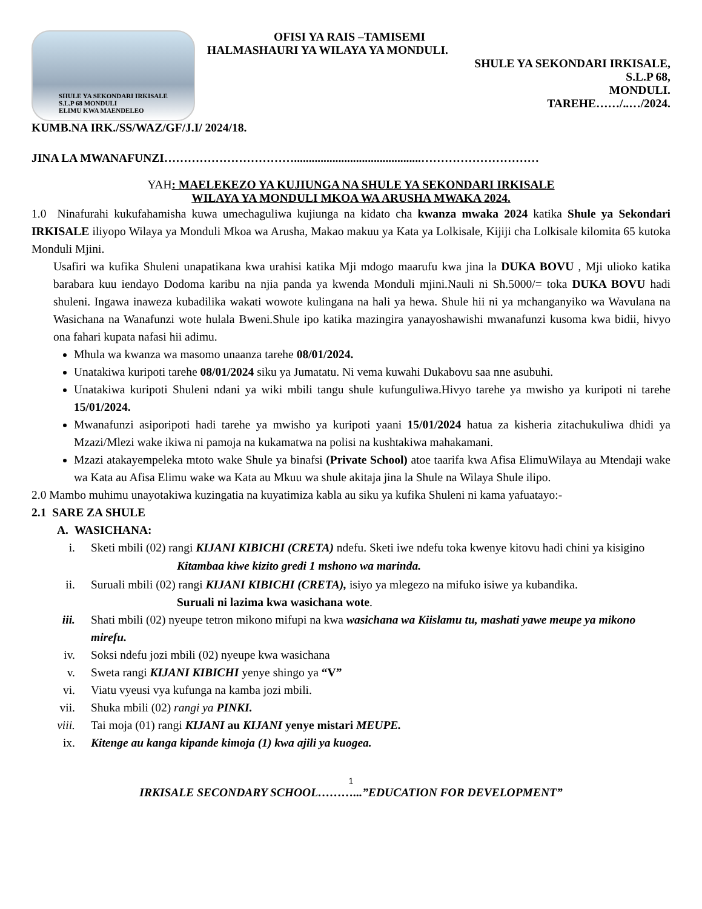SHULE YA SEKONDARI IRKISALE
S.L.P 68 MONDULI
ELIMU KWA MAENDELEO
OFISI YA RAIS –TAMISEMI
HALMASHAURI YA WILAYA YA MONDULI.
SHULE YA SEKONDARI IRKISALE,
S.L.P 68,
MONDULI.
TAREHE……/..…/2024.
KUMB.NA IRK./SS/WAZ/GF/J.I/ 2024/18.
JINA LA MWANAFUNZI……………………………...........................................…………………………
YAH: MAELEKEZO YA KUJIUNGA NA SHULE YA SEKONDARI IRKISALE
WILAYA YA MONDULI MKOA WA ARUSHA MWAKA 2024.
1.0 Ninafurahi kukufahamisha kuwa umechaguliwa kujiunga na kidato cha kwanza mwaka 2024 katika Shule ya Sekondari IRKISALE iliyopo Wilaya ya Monduli Mkoa wa Arusha, Makao makuu ya Kata ya Lolkisale, Kijiji cha Lolkisale kilomita 65 kutoka Monduli Mjini.
Usafiri wa kufika Shuleni unapatikana kwa urahisi katika Mji mdogo maarufu kwa jina la DUKA BOVU , Mji ulioko katika barabara kuu iendayo Dodoma karibu na njia panda ya kwenda Monduli mjini.Nauli ni Sh.5000/= toka DUKA BOVU hadi shuleni. Ingawa inaweza kubadilika wakati wowote kulingana na hali ya hewa. Shule hii ni ya mchanganyiko wa Wavulana na Wasichana na Wanafunzi wote hulala Bweni.Shule ipo katika mazingira yanayoshawishi mwanafunzi kusoma kwa bidii, hivyo ona fahari kupata nafasi hii adimu.
Mhula wa kwanza wa masomo unaanza tarehe 08/01/2024.
Unatakiwa kuripoti tarehe 08/01/2024 siku ya Jumatatu. Ni vema kuwahi Dukabovu saa nne asubuhi.
Unatakiwa kuripoti Shuleni ndani ya wiki mbili tangu shule kufunguliwa.Hivyo tarehe ya mwisho ya kuripoti ni tarehe 15/01/2024.
Mwanafunzi asiporipoti hadi tarehe ya mwisho ya kuripoti yaani 15/01/2024 hatua za kisheria zitachukuliwa dhidi ya Mzazi/Mlezi wake ikiwa ni pamoja na kukamatwa na polisi na kushtakiwa mahakamani.
Mzazi atakayempeleka mtoto wake Shule ya binafsi (Private School) atoe taarifa kwa Afisa ElimuWilaya au Mtendaji wake wa Kata au Afisa Elimu wake wa Kata au Mkuu wa shule akitaja jina la Shule na Wilaya Shule ilipo.
2.0 Mambo muhimu unayotakiwa kuzingatia na kuyatimiza kabla au siku ya kufika Shuleni ni kama yafuatayo:-
2.1 SARE ZA SHULE
A. WASICHANA:
i. Sketi mbili (02) rangi KIJANI KIBICHI (CRETA) ndefu. Sketi iwe ndefu toka kwenye kitovu hadi chini ya kisigino
Kitambaa kiwe kizito gredi 1 mshono wa marinda.
ii. Suruali mbili (02) rangi KIJANI KIBICHI (CRETA), isiyo ya mlegezo na mifuko isiwe ya kubandika.
Suruali ni lazima kwa wasichana wote.
iii. Shati mbili (02) nyeupe tetron mikono mifupi na kwa wasichana wa Kiislamu tu, mashati yawe meupe ya mikono mirefu.
iv. Soksi ndefu jozi mbili (02) nyeupe kwa wasichana
v. Sweta rangi KIJANI KIBICHI yenye shingo ya “V”
vi. Viatu vyeusi vya kufunga na kamba jozi mbili.
vii. Shuka mbili (02) rangi ya PINKI.
viii. Tai moja (01) rangi KIJANI au KIJANI yenye mistari MEUPE.
ix. Kitenge au kanga kipande kimoja (1) kwa ajili ya kuogea.
1
IRKISALE SECONDARY SCHOOL………...”EDUCATION FOR DEVELOPMENT”